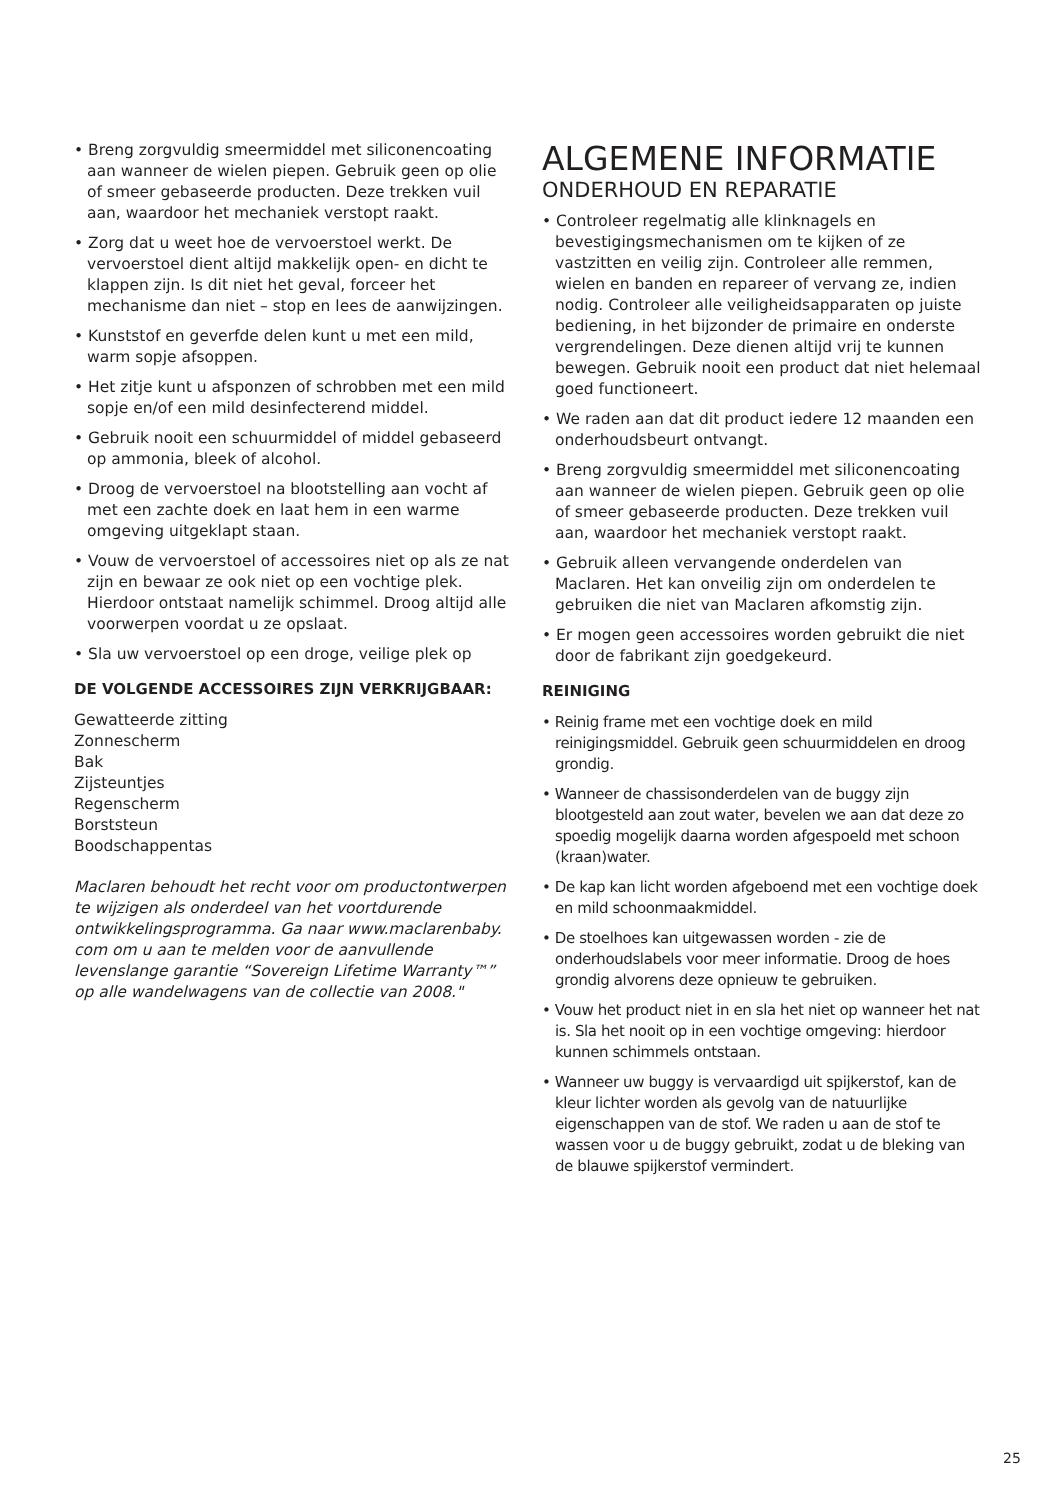• Breng zorgvuldig smeermiddel met siliconencoating aan wanneer de wielen piepen. Gebruik geen op olie of smeer gebaseerde producten. Deze trekken vuil aan, waardoor het mechaniek verstopt raakt.
• Zorg dat u weet hoe de vervoerstoel werkt. De vervoerstoel dient altijd makkelijk open- en dicht te klappen zijn. Is dit niet het geval, forceer het mechanisme dan niet – stop en lees de aanwijzingen.
• Kunststof en geverfde delen kunt u met een mild, warm sopje afsoppen.
• Het zitje kunt u afsponzen of schrobben met een mild sopje en/of een mild desinfecterend middel.
• Gebruik nooit een schuurmiddel of middel gebaseerd op ammonia, bleek of alcohol.
• Droog de vervoerstoel na blootstelling aan vocht af met een zachte doek en laat hem in een warme omgeving uitgeklapt staan.
• Vouw de vervoerstoel of accessoires niet op als ze nat zijn en bewaar ze ook niet op een vochtige plek. Hierdoor ontstaat namelijk schimmel. Droog altijd alle voorwerpen voordat u ze opslaat.
• Sla uw vervoerstoel op een droge, veilige plek op
DE VOLGENDE ACCESSOIRES ZIJN VERKRIJGBAAR:
Gewatteerde zitting
Zonnescherm
Bak
Zijsteuntjes
Regenscherm
Borststeun
Boodschappentas
Maclaren behoudt het recht voor om productontwerpen te wijzigen als onderdeel van het voortdurende ontwikkelingsprogramma. Ga naar www.maclarenbaby. com om u aan te melden voor de aanvullende levenslange garantie “Sovereign Lifetime Warranty™” op alle wandelwagens van de collectie van 2008."
ALGEMENE INFORMATIE
ONDERHOUD EN REPARATIE
• Controleer regelmatig alle klinknagels en bevestigingsmechanismen om te kijken of ze vastzitten en veilig zijn. Controleer alle remmen, wielen en banden en repareer of vervang ze, indien nodig. Controleer alle veiligheidsapparaten op juiste bediening, in het bijzonder de primaire en onderste vergrendelingen. Deze dienen altijd vrij te kunnen bewegen. Gebruik nooit een product dat niet helemaal goed functioneert.
• We raden aan dat dit product iedere 12 maanden een onderhoudsbeurt ontvangt.
• Breng zorgvuldig smeermiddel met siliconencoating aan wanneer de wielen piepen. Gebruik geen op olie of smeer gebaseerde producten. Deze trekken vuil aan, waardoor het mechaniek verstopt raakt.
• Gebruik alleen vervangende onderdelen van Maclaren. Het kan onveilig zijn om onderdelen te gebruiken die niet van Maclaren afkomstig zijn.
• Er mogen geen accessoires worden gebruikt die niet door de fabrikant zijn goedgekeurd.
REINIGING
• Reinig frame met een vochtige doek en mild reinigingsmiddel. Gebruik geen schuurmiddelen en droog grondig.
• Wanneer de chassisonderdelen van de buggy zijn blootgesteld aan zout water, bevelen we aan dat deze zo spoedig mogelijk daarna worden afgespoeld met schoon (kraan)water.
• De kap kan licht worden afgeboend met een vochtige doek en mild schoonmaakmiddel.
• De stoelhoes kan uitgewassen worden - zie de onderhoudslabels voor meer informatie. Droog de hoes grondig alvorens deze opnieuw te gebruiken.
• Vouw het product niet in en sla het niet op wanneer het nat is. Sla het nooit op in een vochtige omgeving: hierdoor kunnen schimmels ontstaan.
• Wanneer uw buggy is vervaardigd uit spijkerstof, kan de kleur lichter worden als gevolg van de natuurlijke eigenschappen van de stof. We raden u aan de stof te wassen voor u de buggy gebruikt, zodat u de bleking van de blauwe spijkerstof vermindert.
25